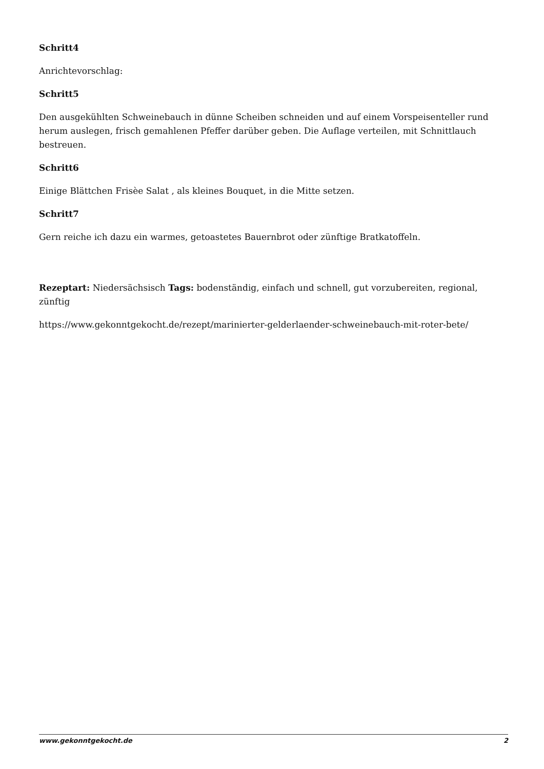Schritt4
Anrichtevorschlag:
Schritt5
Den ausgekühlten Schweinebauch in dünne Scheiben schneiden und auf einem Vorspeisenteller rund herum auslegen, frisch gemahlenen Pfeffer darüber geben. Die Auflage verteilen, mit Schnittlauch bestreuen.
Schritt6
Einige Blättchen Frisèe Salat , als kleines Bouquet, in die Mitte setzen.
Schritt7
Gern reiche ich dazu ein warmes, getoastetes Bauernbrot oder zünftige Bratkatoffeln.
Rezeptart: Niedersächsisch Tags: bodenständig, einfach und schnell, gut vorzubereiten, regional, zünftig
https://www.gekonntgekocht.de/rezept/marinierter-gelderlaender-schweinebauch-mit-roter-bete/
www.gekonntgekocht.de 2